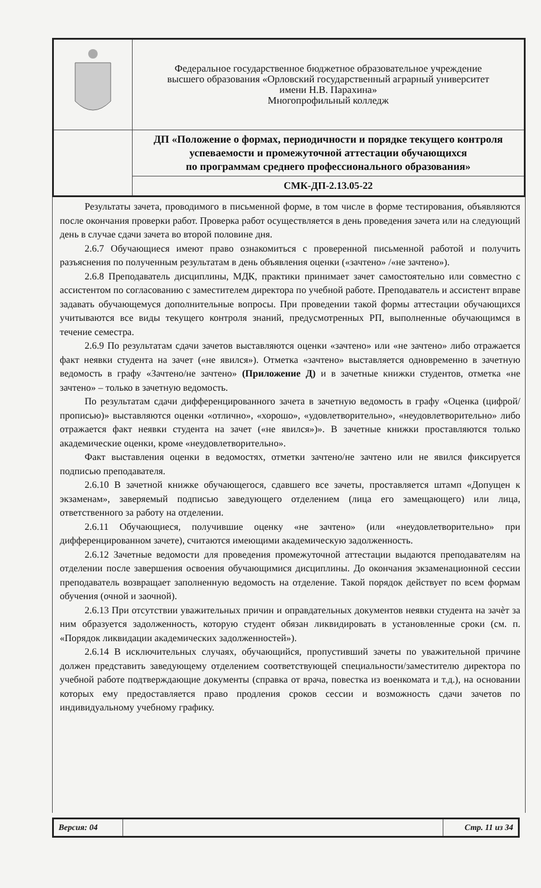| | Федеральное государственное бюджетное образовательное учреждение высшего образования «Орловский государственный аграрный университет имени Н.В. Парахина» Многопрофильный колледж |
| | ДП «Положение о формах, периодичности и порядке текущего контроля успеваемости и промежуточной аттестации обучающихся по программам среднего профессионального образования» |
| | СМК-ДП-2.13.05-22 |
Результаты зачета, проводимого в письменной форме, в том числе в форме тестирования, объявляются после окончания проверки работ. Проверка работ осуществляется в день проведения зачета или на следующий день в случае сдачи зачета во второй половине дня.
2.6.7 Обучающиеся имеют право ознакомиться с проверенной письменной работой и получить разъяснения по полученным результатам в день объявления оценки («зачтено» /«не зачтено»).
2.6.8 Преподаватель дисциплины, МДК, практики принимает зачет самостоятельно или совместно с ассистентом по согласованию с заместителем директора по учебной работе. Преподаватель и ассистент вправе задавать обучающемуся дополнительные вопросы. При проведении такой формы аттестации обучающихся учитываются все виды текущего контроля знаний, предусмотренных РП, выполненные обучающимся в течение семестра.
2.6.9 По результатам сдачи зачетов выставляются оценки «зачтено» или «не зачтено» либо отражается факт неявки студента на зачет («не явился»). Отметка «зачтено» выставляется одновременно в зачетную ведомость в графу «Зачтено/не зачтено» (Приложение Д) и в зачетные книжки студентов, отметка «не зачтено» – только в зачетную ведомость.
По результатам сдачи дифференцированного зачета в зачетную ведомость в графу «Оценка (цифрой/прописью)» выставляются оценки «отлично», «хорошо», «удовлетворительно», «неудовлетворительно» либо отражается факт неявки студента на зачет («не явился»)». В зачетные книжки проставляются только академические оценки, кроме «неудовлетворительно».
Факт выставления оценки в ведомостях, отметки зачтено/не зачтено или не явился фиксируется подписью преподавателя.
2.6.10 В зачетной книжке обучающегося, сдавшего все зачеты, проставляется штамп «Допущен к экзаменам», заверяемый подписью заведующего отделением (лица его замещающего) или лица, ответственного за работу на отделении.
2.6.11 Обучающиеся, получившие оценку «не зачтено» (или «неудовлетворительно» при дифференцированном зачете), считаются имеющими академическую задолженность.
2.6.12 Зачетные ведомости для проведения промежуточной аттестации выдаются преподавателям на отделении после завершения освоения обучающимися дисциплины. До окончания экзаменационной сессии преподаватель возвращает заполненную ведомость на отделение. Такой порядок действует по всем формам обучения (очной и заочной).
2.6.13 При отсутствии уважительных причин и оправдательных документов неявки студента на зачѐт за ним образуется задолженность, которую студент обязан ликвидировать в установленные сроки (см. п. «Порядок ликвидации академических задолженностей»).
2.6.14 В исключительных случаях, обучающийся, пропустивший зачеты по уважительной причине должен представить заведующему отделением соответствующей специальности/заместителю директора по учебной работе подтверждающие документы (справка от врача, повестка из военкомата и т.д.), на основании которых ему предоставляется право продления сроков сессии и возможность сдачи зачетов по индивидуальному учебному графику.
| Версия: 04 | | Стр. 11 из 34 |